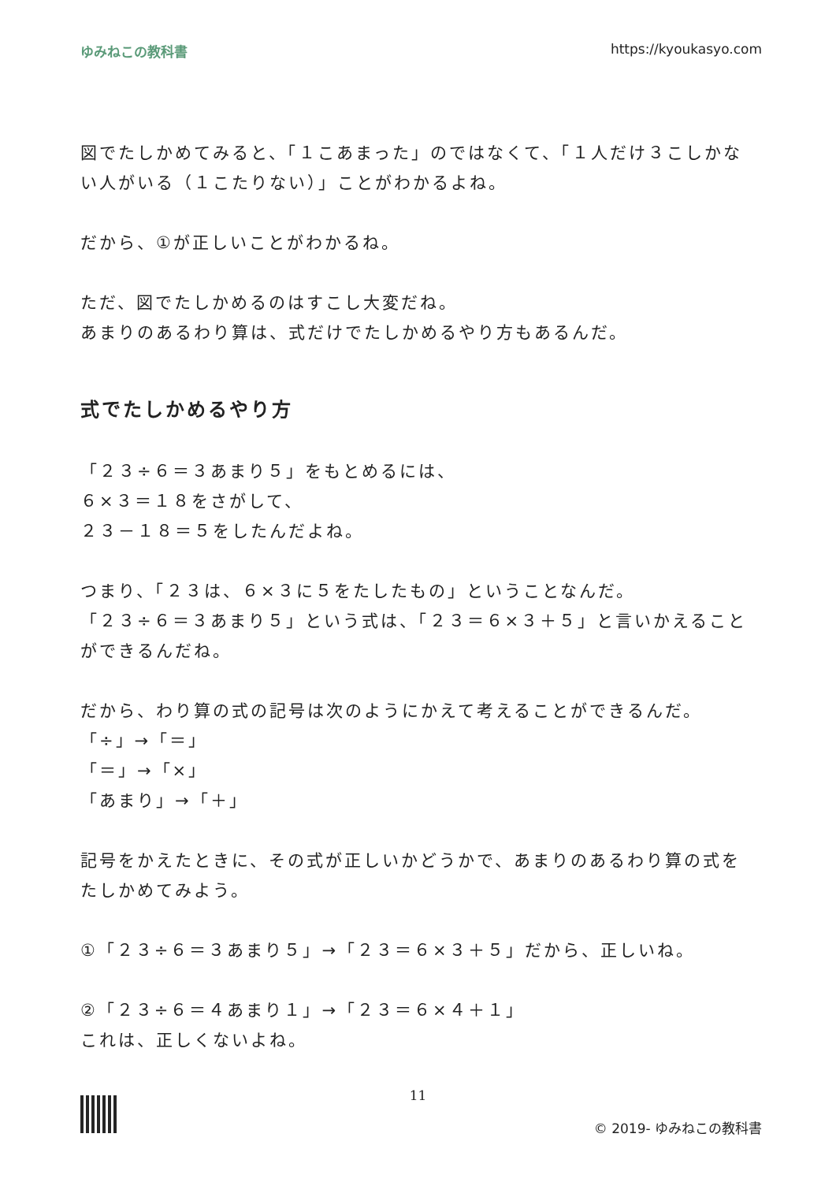ゆみねこの教科書 https://kyoukasyo.com
図でたしかめてみると、「１こあまった」のではなくて、「１人だけ３こしかない人がいる（１こたりない）」ことがわかるよね。
だから、①が正しいことがわかるね。
ただ、図でたしかめるのはすこし大変だね。
あまりのあるわり算は、式だけでたしかめるやり方もあるんだ。
式でたしかめるやり方
「２３÷６＝３あまり５」をもとめるには、
６×３＝１８をさがして、
２３－１８＝５をしたんだよね。
つまり、「２３は、６×３に５をたしたもの」ということなんだ。
「２３÷６＝３あまり５」という式は、「２３＝６×３＋５」と言いかえることができるんだね。
だから、わり算の式の記号は次のようにかえて考えることができるんだ。
「÷」→「＝」
「＝」→「×」
「あまり」→「＋」
記号をかえたときに、その式が正しいかどうかで、あまりのあるわり算の式をたしかめてみよう。
①「２３÷６＝３あまり５」→「２３＝６×３＋５」だから、正しいね。
②「２３÷６＝４あまり１」→「２３＝６×４＋１」
これは、正しくないよね。
11
© 2019- ゆみねこの教科書